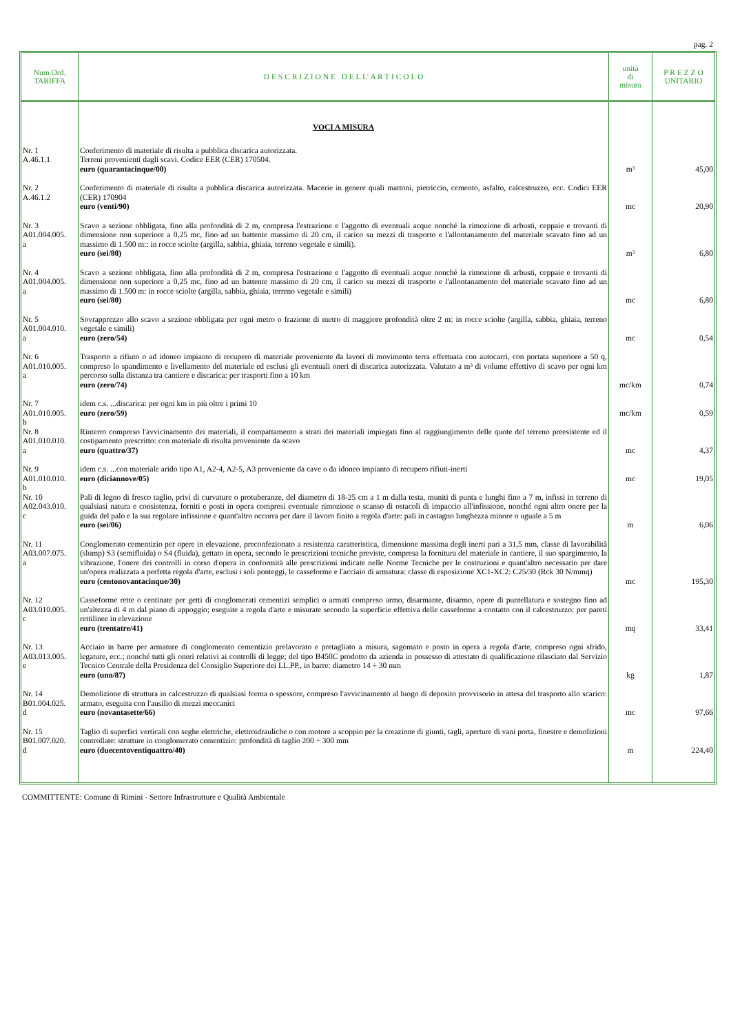pag. 2
| Num.Ord. TARIFFA | D E S C R I Z I O N E D E L L' A R T I C O L O | unità di misura | P R E Z Z O UNITARIO |
| --- | --- | --- | --- |
| | VOCI A MISURA | | |
| Nr. 1 A.46.1.1 | Conferimento di materiale di risulta a pubblica discarica autorizzata. Terreni provenienti dagli scavi. Codice EER (CER) 170504. euro (quarantacinque/00) | m³ | 45,00 |
| Nr. 2 A.46.1.2 | Conferimento di materiale di risulta a pubblica discarica autorizzata. Macerie in genere quali mattoni, pietriccio, cemento, asfalto, calcestruzzo, ecc. Codici EER (CER) 170904 euro (venti/90) | mc | 20,90 |
| Nr. 3 A01.004.005. a | Scavo a sezione obbligata, fino alla profondità di 2 m, compresa l'estrazione e l'aggotto di eventuali acque nonché la rimozione di arbusti, ceppaie e trovanti di dimensione non superiore a 0,25 mc, fino ad un battente massimo di 20 cm, il carico su mezzi di trasporto e l'allontanamento del materiale scavato fino ad un massimo di 1.500 m:: in rocce sciolte (argilla, sabbia, ghiaia, terreno vegetale e simili). euro (sei/80) | m³ | 6,80 |
| Nr. 4 A01.004.005. a | Scavo a sezione obbligata, fino alla profondità di 2 m, compresa l'estrazione e l'aggotto di eventuali acque nonché la rimozione di arbusti, ceppaie e trovanti di dimensione non superiore a 0,25 mc, fino ad un battente massimo di 20 cm, il carico su mezzi di trasporto e l'allontanamento del materiale scavato fino ad un massimo di 1.500 m: in rocce sciolte (argilla, sabbia, ghiaia, terreno vegetale e simili) euro (sei/80) | mc | 6,80 |
| Nr. 5 A01.004.010. a | Sovrapprezzo allo scavo a sezione obbligata per ogni metro o frazione di metro di maggiore profondità oltre 2 m: in rocce sciolte (argilla, sabbia, ghiaia, terreno vegetale e simili) euro (zero/54) | mc | 0,54 |
| Nr. 6 A01.010.005. a | Trasporto a rifiuto o ad idoneo impianto di recupero di materiale proveniente da lavori di movimento terra effettuata con autocarri, con portata superiore a 50 q, compreso lo spandimento e livellamento del materiale ed esclusi gli eventuali oneri di discarica autorizzata. Valutato a m³ di volume effettivo di scavo per ogni km percorso sulla distanza tra cantiere e discarica: per trasporti fino a 10 km euro (zero/74) | mc/km | 0,74 |
| Nr. 7 A01.010.005. b | idem c.s. ...discarica: per ogni km in più oltre i primi 10 euro (zero/59) | mc/km | 0,59 |
| Nr. 8 A01.010.010. a | Rinterro compreso l'avvicinamento dei materiali, il compattamento a strati dei materiali impiegati fino al raggiungimento delle quote del terreno preesistente ed il costipamento prescritto: con materiale di risulta proveniente da scavo euro (quattro/37) | mc | 4,37 |
| Nr. 9 A01.010.010. b | idem c.s. ...con materiale arido tipo A1, A2-4, A2-5, A3 proveniente da cave o da idoneo impianto di recupero rifiuti-inerti euro (diciannove/05) | mc | 19,05 |
| Nr. 10 A02.043.010. c | Pali di legno di fresco taglio, privi di curvature o protuberanze, del diametro di 18-25 cm a 1 m dalla testa, muniti di punta e lunghi fino a 7 m, infissi in terreno di qualsiasi natura e consistenza, forniti e posti in opera compresi eventuale rimozione o scanso di ostacoli di impaccio all'infissione, nonché ogni altro onere per la guida del palo e la sua regolare infissione e quant'altro occorra per dare il lavoro finito a regola d'arte: pali in castagno lunghezza minore o uguale a 5 m euro (sei/06) | m | 6,06 |
| Nr. 11 A03.007.075. a | Conglomerato cementizio per opere in elevazione, preconfezionato a resistenza caratteristica, dimensione massima degli inerti pari a 31,5 mm, classe di lavorabilità (slump) S3 (semifluida) o S4 (fluida), gettato in opera, secondo le prescrizioni tecniche previste, compresa la fornitura del materiale in cantiere, il suo spargimento, la vibrazione, l'onere dei controlli in corso d'opera in conformità alle prescrizioni indicate nelle Norme Tecniche per le costruzioni e quant'altro necessario per dare un'opera realizzata a perfetta regola d'arte, esclusi i soli ponteggi, le casseforme e l'acciaio di armatura: classe di esposizione XC1-XC2: C25/30 (Rck 30 N/mmq) euro (centonovantacinque/30) | mc | 195,30 |
| Nr. 12 A03.010.005. c | Casseforme rette o centinate per getti di conglomerati cementizi semplici o armati compreso armo, disarmante, disarmo, opere di puntellatura e sostegno fino ad un'altezza di 4 m dal piano di appoggio; eseguite a regola d'arte e misurate secondo la superficie effettiva delle casseforme a contatto con il calcestruzzo: per pareti rettilinee in elevazione euro (trentatre/41) | mq | 33,41 |
| Nr. 13 A03.013.005. e | Acciaio in barre per armature di conglomerato cementizio prelavorato e pretagliato a misura, sagomato e posto in opera a regola d'arte, compreso ogni sfrido, legature, ecc.; nonché tutti gli oneri relativi ai controlli di legge; del tipo B450C prodotto da azienda in possesso di attestato di qualificazione rilasciato dal Servizio Tecnico Centrale della Presidenza del Consiglio Superiore dei LL.PP., in barre: diametro 14 ÷ 30 mm euro (uno/87) | kg | 1,87 |
| Nr. 14 B01.004.025. d | Demolizione di struttura in calcestruzzo di qualsiasi forma o spessore, compreso l'avvicinamento al luogo di deposito provvisorio in attesa del trasporto allo scarico: armato, eseguita con l'ausilio di mezzi meccanici euro (novantasette/66) | mc | 97,66 |
| Nr. 15 B01.007.020. d | Taglio di superfici verticali con seghe elettriche, elettroidrauliche o con motore a scoppio per la creazione di giunti, tagli, aperture di vani porta, finestre e demolizioni controllate: strutture in conglomerato cementizio: profondità di taglio 200 ÷ 300 mm euro (duecentoventiquattro/40) | m | 224,40 |
COMMITTENTE: Comune di Rimini - Settore Infrastrutture e Qualità Ambientale